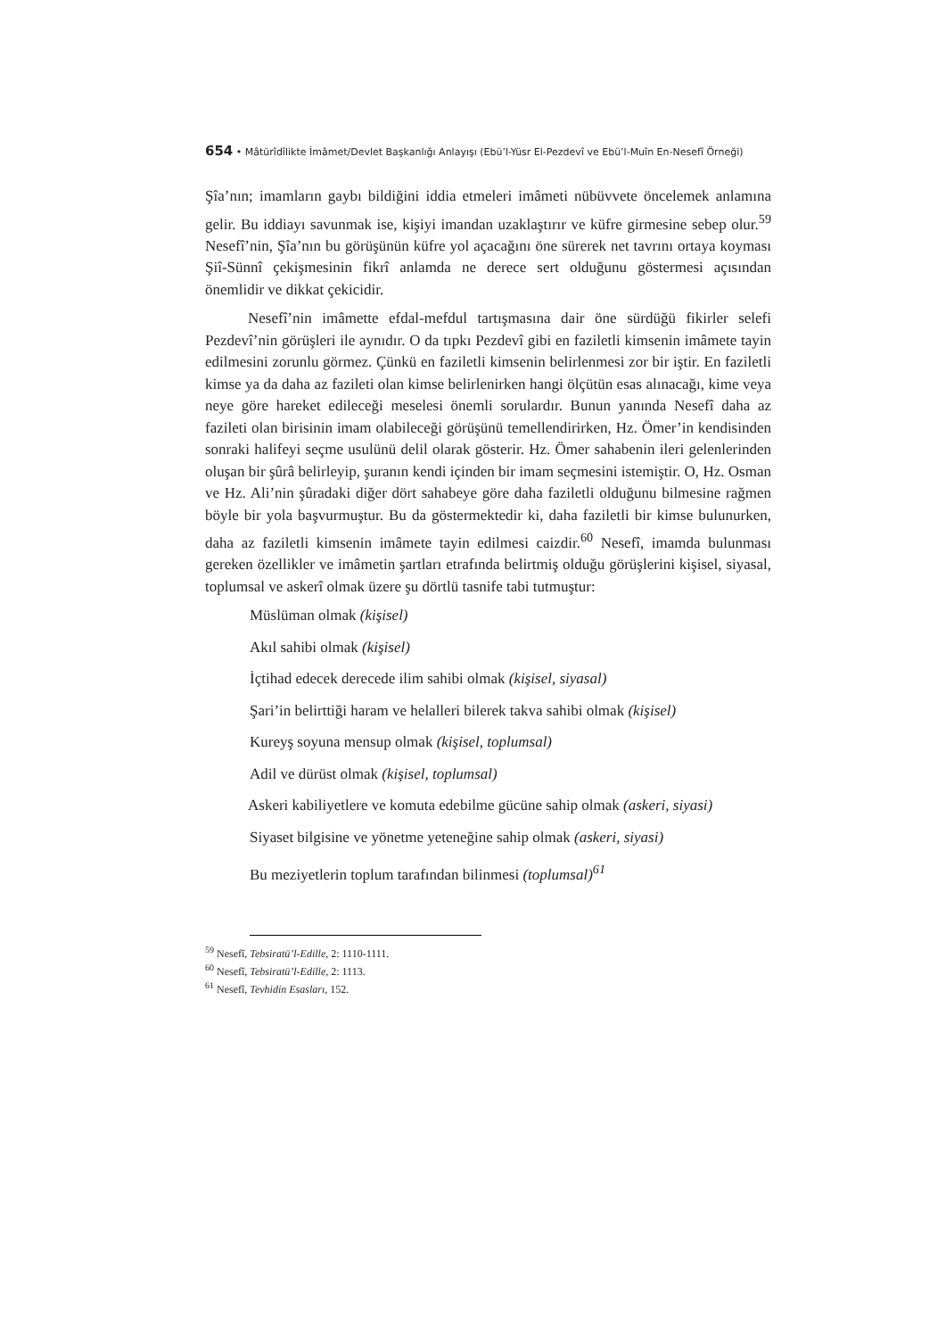654 • Mâtürîdîlikte İmâmet/Devlet Başkanlığı Anlayışı (Ebü’l-Yüsr El-Pezdevî ve Ebü’l-Muîn En-Nesefî Örneği)
Şîa’nın; imamların gaybı bildiğini iddia etmeleri imâmeti nübüvvete öncelemek anlamına gelir. Bu iddiayı savunmak ise, kişiyi imandan uzaklaştırır ve küfre girmesine sebep olur.<sup>59</sup> Nesefî’nin, Şîa’nın bu görüşünün küfre yol açacağını öne sürerek net tavrını ortaya koyması Şiî-Sünnî çekişmesinin fikrî anlamda ne derece sert olduğunu göstermesi açısından önemlidir ve dikkat çekicidir.
Nesefî’nin imâmette efdal-mefdul tartışmasına dair öne sürdüğü fikirler selefi Pezdevî’nin görüşleri ile aynıdır. O da tıpkı Pezdevî gibi en faziletli kimsenin imâmete tayin edilmesini zorunlu görmez. Çünkü en faziletli kimsenin belirlenmesi zor bir iştir. En faziletli kimse ya da daha az fazileti olan kimse belirlenirken hangi ölçütün esas alınacağı, kime veya neye göre hareket edileceği meselesi önemli sorulardır. Bunun yanında Nesefî daha az fazileti olan birisinin imam olabileceği görüşünü temellendirirken, Hz. Ömer’in kendisinden sonraki halifeyi seçme usulünü delil olarak gösterir. Hz. Ömer sahabenin ileri gelenlerinden oluşan bir şûrâ belirleyip, şuranın kendi içinden bir imam seçmesini istemiştir. O, Hz. Osman ve Hz. Ali’nin şûradaki diğer dört sahabeye göre daha faziletli olduğunu bilmesine rağmen böyle bir yola başvurmuştur. Bu da göstermektedir ki, daha faziletli bir kimse bulunurken, daha az faziletli kimsenin imâmete tayin edilmesi caizdir.<sup>60</sup> Nesefî, imamda bulunması gereken özellikler ve imâmetin şartları etrafında belirtmiş olduğu görüşlerini kişisel, siyasal, toplumsal ve askerî olmak üzere şu dörtlü tasnife tabi tutmuştur:
Müslüman olmak (kişisel)
Akıl sahibi olmak (kişisel)
İçtihad edecek derecede ilim sahibi olmak (kişisel, siyasal)
Şari’in belirttiği haram ve helalleri bilerek takva sahibi olmak (kişisel)
Kureyş soyuna mensup olmak (kişisel, toplumsal)
Adil ve dürüst olmak (kişisel, toplumsal)
Askeri kabiliyetlere ve komuta edebilme gücüne sahip olmak (askeri, siyasi)
Siyaset bilgisine ve yönetme yeteneğine sahip olmak (askeri, siyasi)
Bu meziyetlerin toplum tarafından bilinmesi (toplumsal)<sup>61</sup>
<sup>59</sup> Nesefî, Tebsiratü’l-Edille, 2: 1110-1111.
<sup>60</sup> Nesefî, Tebsiratü’l-Edille, 2: 1113.
<sup>61</sup> Nesefî, Tevhidin Esasları, 152.